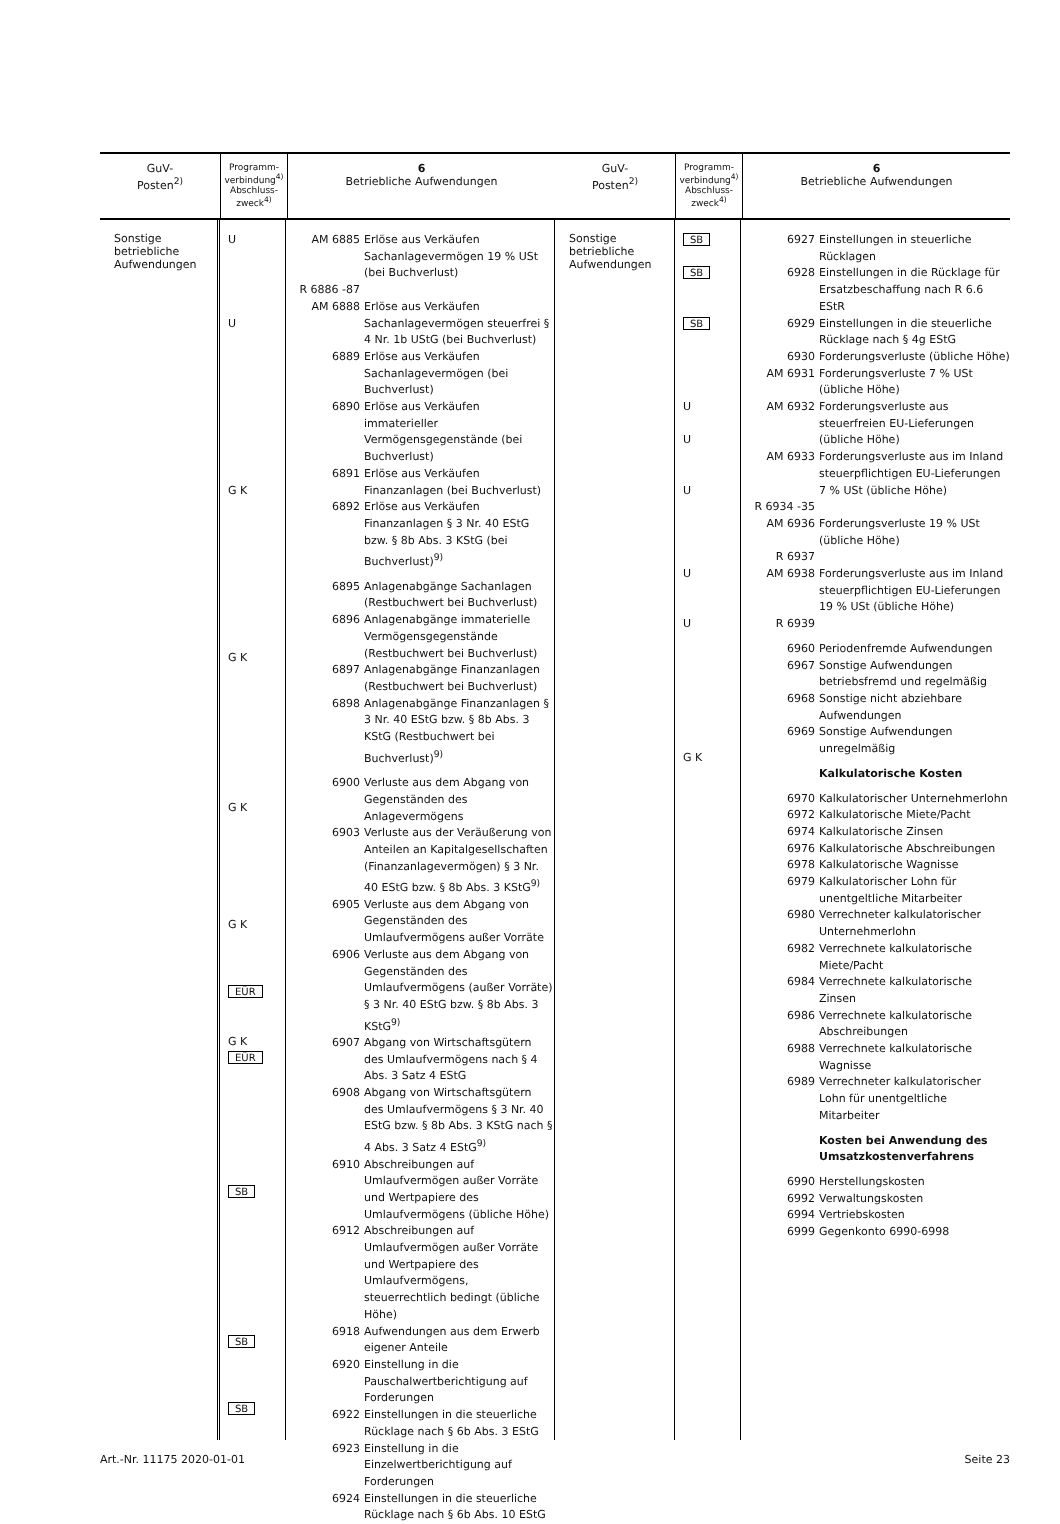GuV-
Posten<sup>2)</sup>
Programm-
verbindung<sup>4)</sup>
Abschluss-
zweck<sup>4)</sup>
6
Betriebliche Aufwendungen
Sonstige
betriebliche
Aufwendungen
U
U
G K
G K
G K
G K
EÜR
G K
EÜR
SB
SB
SB
AM 6885 Erlöse aus Verkäufen Sachanlagevermögen 19 % USt (bei Buchverlust)
R 6886 -87
AM 6888 Erlöse aus Verkäufen Sachanlagevermögen steuerfrei § 4 Nr. 1b UStG (bei Buchverlust)
6889 Erlöse aus Verkäufen Sachanlagevermögen (bei Buchverlust)
6890 Erlöse aus Verkäufen immaterieller Vermögensgegenstände (bei Buchverlust)
6891 Erlöse aus Verkäufen Finanzanlagen (bei Buchverlust)
6892 Erlöse aus Verkäufen Finanzanlagen § 3 Nr. 40 EStG bzw. § 8b Abs. 3 KStG (bei Buchverlust)<sup>9)</sup>
6895 Anlagenabgänge Sachanlagen (Restbuchwert bei Buchverlust)
6896 Anlagenabgänge immaterielle Vermögensgegenstände (Restbuchwert bei Buchverlust)
6897 Anlagenabgänge Finanzanlagen (Restbuchwert bei Buchverlust)
6898 Anlagenabgänge Finanzanlagen § 3 Nr. 40 EStG bzw. § 8b Abs. 3 KStG (Restbuchwert bei Buchverlust)<sup>9)</sup>
6900 Verluste aus dem Abgang von Gegenständen des Anlagevermögens
6903 Verluste aus der Veräußerung von Anteilen an Kapitalgesellschaften (Finanzanlagevermögen) § 3 Nr. 40 EStG bzw. § 8b Abs. 3 KStG<sup>9)</sup>
6905 Verluste aus dem Abgang von Gegenständen des Umlaufvermögens außer Vorräte
6906 Verluste aus dem Abgang von Gegenständen des Umlaufvermögens (außer Vorräte) § 3 Nr. 40 EStG bzw. § 8b Abs. 3 KStG<sup>9)</sup>
6907 Abgang von Wirtschaftsgütern des Umlaufvermögens nach § 4 Abs. 3 Satz 4 EStG
6908 Abgang von Wirtschaftsgütern des Umlaufvermögens § 3 Nr. 40 EStG bzw. § 8b Abs. 3 KStG nach § 4 Abs. 3 Satz 4 EStG<sup>9)</sup>
6910 Abschreibungen auf Umlaufvermögen außer Vorräte und Wertpapiere des Umlaufvermögens (übliche Höhe)
6912 Abschreibungen auf Umlaufvermögen außer Vorräte und Wertpapiere des Umlaufvermögens, steuerrechtlich bedingt (übliche Höhe)
6918 Aufwendungen aus dem Erwerb eigener Anteile
6920 Einstellung in die Pauschalwertberichtigung auf Forderungen
6922 Einstellungen in die steuerliche Rücklage nach § 6b Abs. 3 EStG
6923 Einstellung in die Einzelwertberichtigung auf Forderungen
6924 Einstellungen in die steuerliche Rücklage nach § 6b Abs. 10 EStG
GuV-
Posten<sup>2)</sup>
Programm-
verbindung<sup>4)</sup>
Abschluss-
zweck<sup>4)</sup>
6
Betriebliche Aufwendungen
Sonstige
betriebliche
Aufwendungen
SB
SB
SB
U
U
U
U
U
G K
6927 Einstellungen in steuerliche Rücklagen
6928 Einstellungen in die Rücklage für Ersatzbeschaffung nach R 6.6 EStR
6929 Einstellungen in die steuerliche Rücklage nach § 4g EStG
6930 Forderungsverluste (übliche Höhe)
AM 6931 Forderungsverluste 7 % USt (übliche Höhe)
AM 6932 Forderungsverluste aus steuerfreien EU-Lieferungen (übliche Höhe)
AM 6933 Forderungsverluste aus im Inland steuerpflichtigen EU-Lieferungen 7 % USt (übliche Höhe)
R 6934 -35
AM 6936 Forderungsverluste 19 % USt (übliche Höhe)
R 6937
AM 6938 Forderungsverluste aus im Inland steuerpflichtigen EU-Lieferungen 19 % USt (übliche Höhe)
R 6939
6960 Periodenfremde Aufwendungen
6967 Sonstige Aufwendungen betriebsfremd und regelmäßig
6968 Sonstige nicht abziehbare Aufwendungen
6969 Sonstige Aufwendungen unregelmäßig
Kalkulatorische Kosten
6970 Kalkulatorischer Unternehmerlohn
6972 Kalkulatorische Miete/Pacht
6974 Kalkulatorische Zinsen
6976 Kalkulatorische Abschreibungen
6978 Kalkulatorische Wagnisse
6979 Kalkulatorischer Lohn für unentgeltliche Mitarbeiter
6980 Verrechneter kalkulatorischer Unternehmerlohn
6982 Verrechnete kalkulatorische Miete/Pacht
6984 Verrechnete kalkulatorische Zinsen
6986 Verrechnete kalkulatorische Abschreibungen
6988 Verrechnete kalkulatorische Wagnisse
6989 Verrechneter kalkulatorischer Lohn für unentgeltliche Mitarbeiter
Kosten bei Anwendung des Umsatzkostenverfahrens
6990 Herstellungskosten
6992 Verwaltungskosten
6994 Vertriebskosten
6999 Gegenkonto 6990-6998
Art.-Nr. 11175 2020-01-01 Seite 23